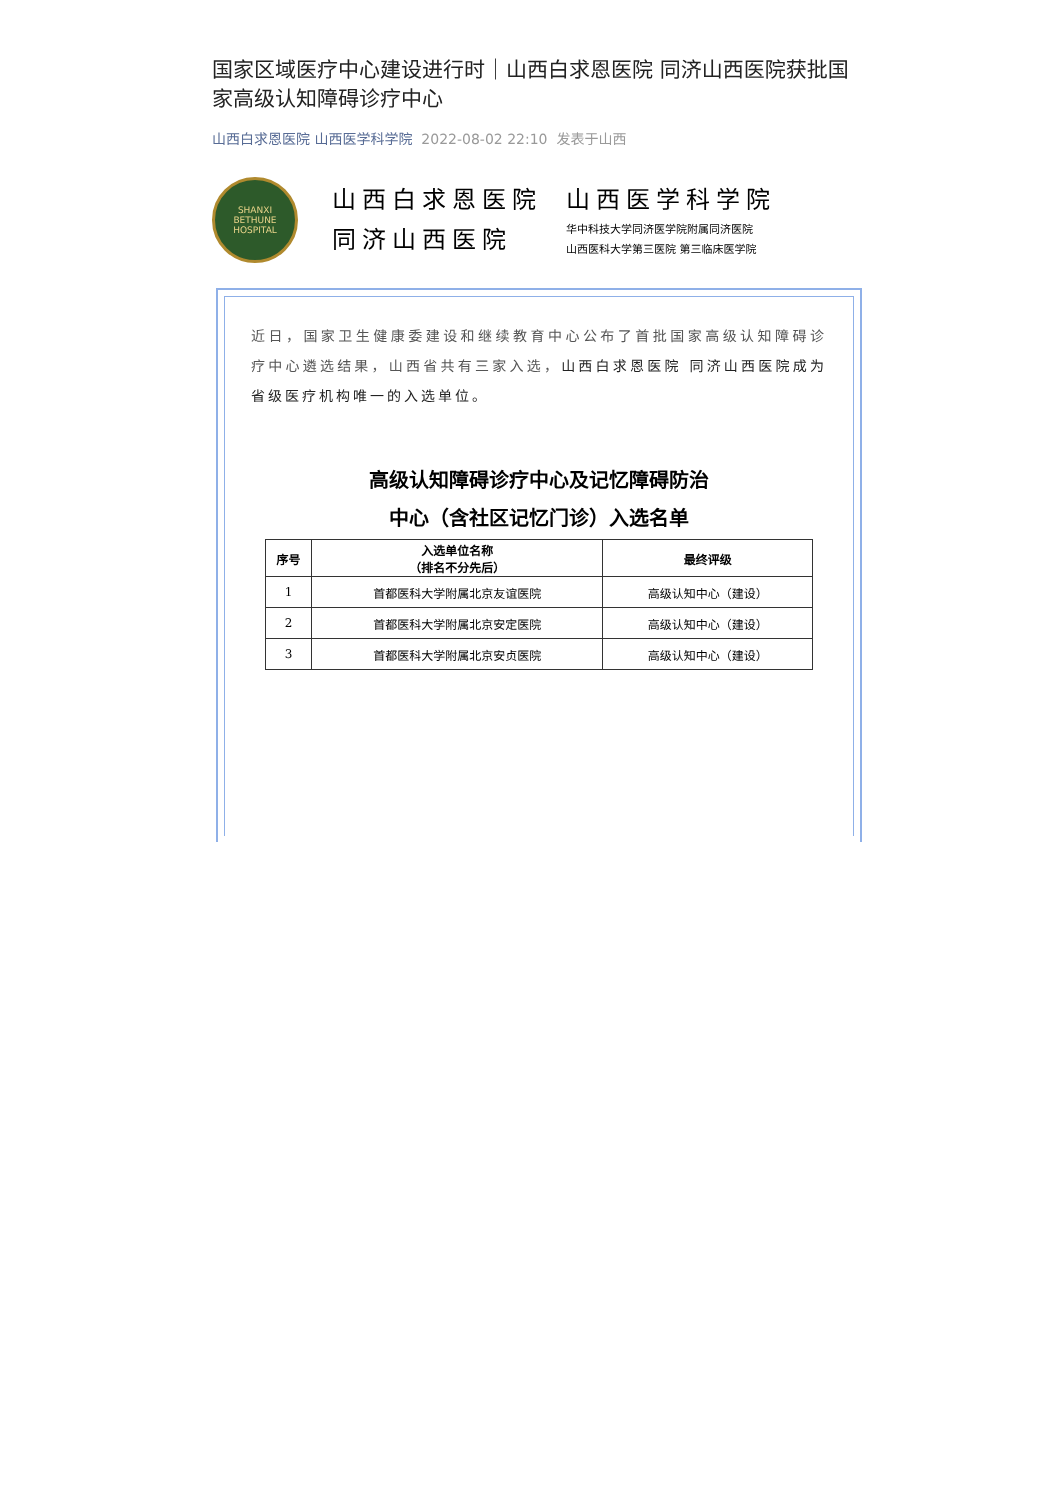国家区域医疗中心建设进行时｜山西白求恩医院 同济山西医院获批国家高级认知障碍诊疗中心
山西白求恩医院 山西医学科学院 2022-08-02 22:10 发表于山西
SHANXI BETHUNE HOSPITAL
山西白求恩医院
同济山西医院
山西医学科学院
华中科技大学同济医学院附属同济医院
山西医科大学第三医院 第三临床医学院
近日，国家卫生健康委建设和继续教育中心公布了首批国家高级认知障碍诊疗中心遴选结果，山西省共有三家入选，山西白求恩医院 同济山西医院成为省级医疗机构唯一的入选单位。
高级认知障碍诊疗中心及记忆障碍防治
中心（含社区记忆门诊）入选名单
| 序号 | 入选单位名称 （排名不分先后） | 最终评级 |
| --- | --- | --- |
| 1 | 首都医科大学附属北京友谊医院 | 高级认知中心（建设） |
| 2 | 首都医科大学附属北京安定医院 | 高级认知中心（建设） |
| 3 | 首都医科大学附属北京安贞医院 | 高级认知中心（建设） |